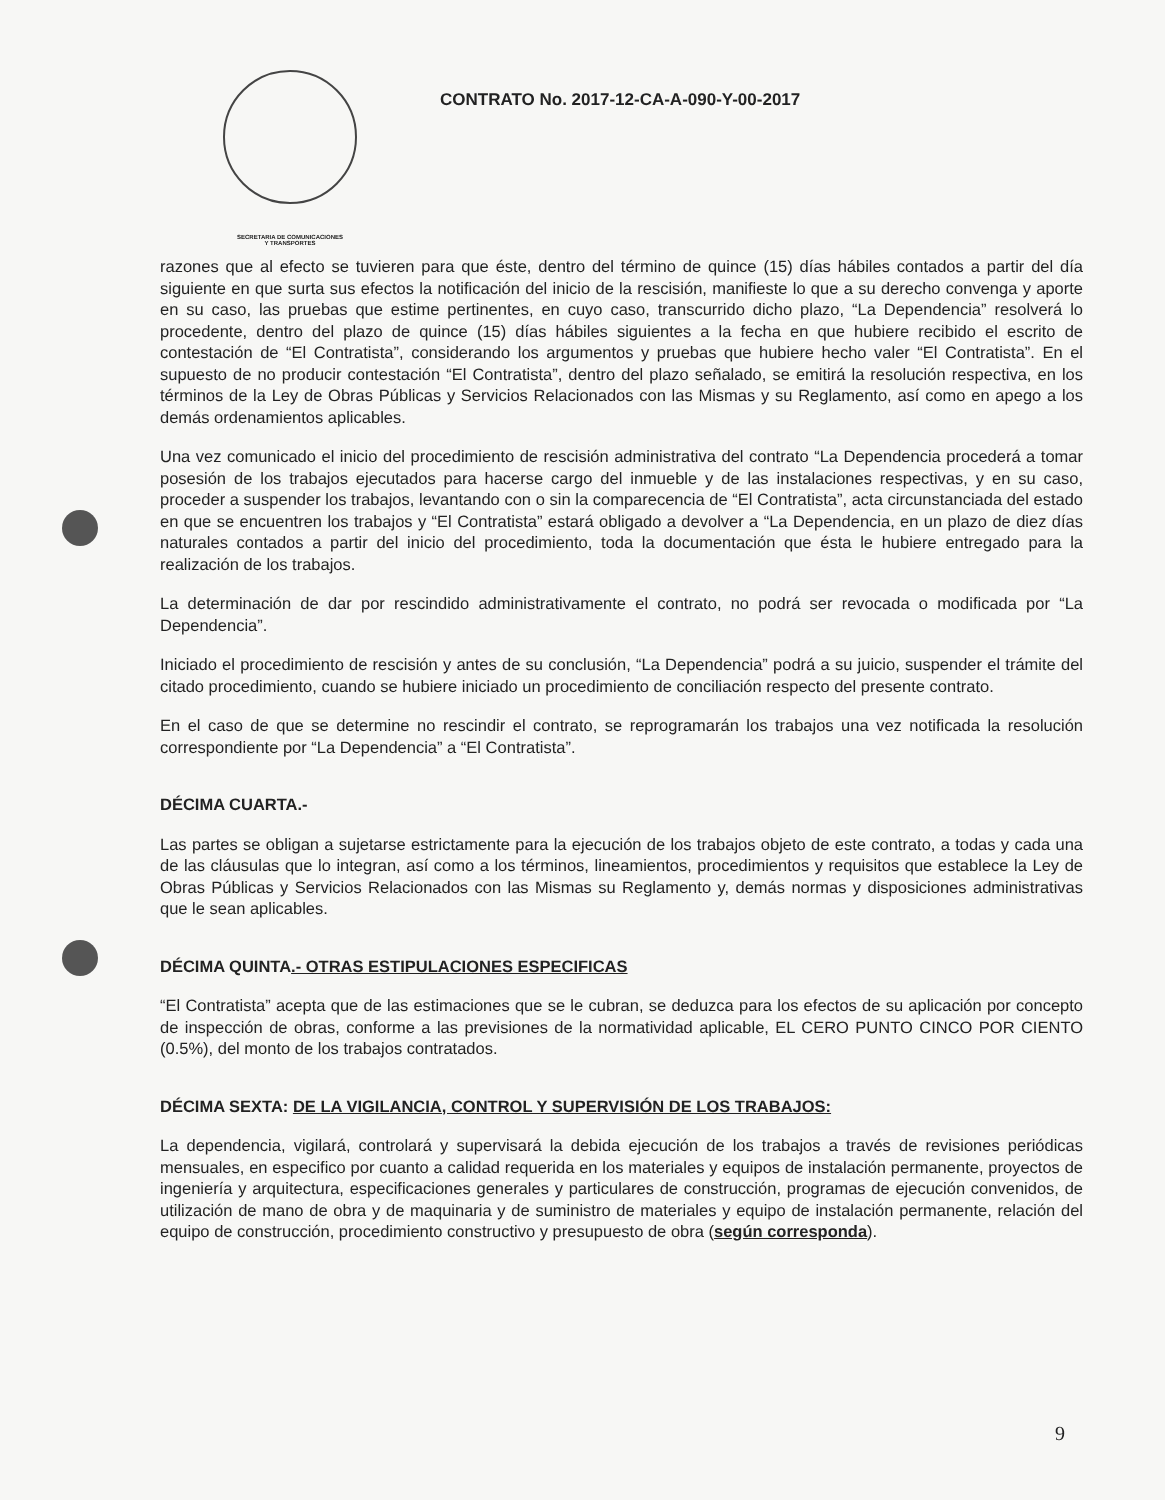SECRETARIA DE COMUNICACIONES
Y TRANSPORTES
CONTRATO No. 2017-12-CA-A-090-Y-00-2017
razones que al efecto se tuvieren para que éste, dentro del término de quince (15) días hábiles contados a partir del día siguiente en que surta sus efectos la notificación del inicio de la rescisión, manifieste lo que a su derecho convenga y aporte en su caso, las pruebas que estime pertinentes, en cuyo caso, transcurrido dicho plazo, “La Dependencia” resolverá lo procedente, dentro del plazo de quince (15) días hábiles siguientes a la fecha en que hubiere recibido el escrito de contestación de “El Contratista”, considerando los argumentos y pruebas que hubiere hecho valer “El Contratista”. En el supuesto de no producir contestación “El Contratista”, dentro del plazo señalado, se emitirá la resolución respectiva, en los términos de la Ley de Obras Públicas y Servicios Relacionados con las Mismas y su Reglamento, así como en apego a los demás ordenamientos aplicables.
Una vez comunicado el inicio del procedimiento de rescisión administrativa del contrato “La Dependencia procederá a tomar posesión de los trabajos ejecutados para hacerse cargo del inmueble y de las instalaciones respectivas, y en su caso, proceder a suspender los trabajos, levantando con o sin la comparecencia de “El Contratista”, acta circunstanciada del estado en que se encuentren los trabajos y “El Contratista” estará obligado a devolver a “La Dependencia, en un plazo de diez días naturales contados a partir del inicio del procedimiento, toda la documentación que ésta le hubiere entregado para la realización de los trabajos.
La determinación de dar por rescindido administrativamente el contrato, no podrá ser revocada o modificada por “La Dependencia”.
Iniciado el procedimiento de rescisión y antes de su conclusión, “La Dependencia” podrá a su juicio, suspender el trámite del citado procedimiento, cuando se hubiere iniciado un procedimiento de conciliación respecto del presente contrato.
En el caso de que se determine no rescindir el contrato, se reprogramarán los trabajos una vez notificada la resolución correspondiente por “La Dependencia” a “El Contratista”.
DÉCIMA CUARTA.-
Las partes se obligan a sujetarse estrictamente para la ejecución de los trabajos objeto de este contrato, a todas y cada una de las cláusulas que lo integran, así como a los términos, lineamientos, procedimientos y requisitos que establece la Ley de Obras Públicas y Servicios Relacionados con las Mismas su Reglamento y, demás normas y disposiciones administrativas que le sean aplicables.
DÉCIMA QUINTA.- OTRAS ESTIPULACIONES ESPECIFICAS
“El Contratista” acepta que de las estimaciones que se le cubran, se deduzca para los efectos de su aplicación por concepto de inspección de obras, conforme a las previsiones de la normatividad aplicable, EL CERO PUNTO CINCO POR CIENTO (0.5%), del monto de los trabajos contratados.
DÉCIMA SEXTA: DE LA VIGILANCIA, CONTROL Y SUPERVISIÓN DE LOS TRABAJOS:
La dependencia, vigilará, controlará y supervisará la debida ejecución de los trabajos a través de revisiones periódicas mensuales, en especifico por cuanto a calidad requerida en los materiales y equipos de instalación permanente, proyectos de ingeniería y arquitectura, especificaciones generales y particulares de construcción, programas de ejecución convenidos, de utilización de mano de obra y de maquinaria y de suministro de materiales y equipo de instalación permanente, relación del equipo de construcción, procedimiento constructivo y presupuesto de obra (según corresponda).
9